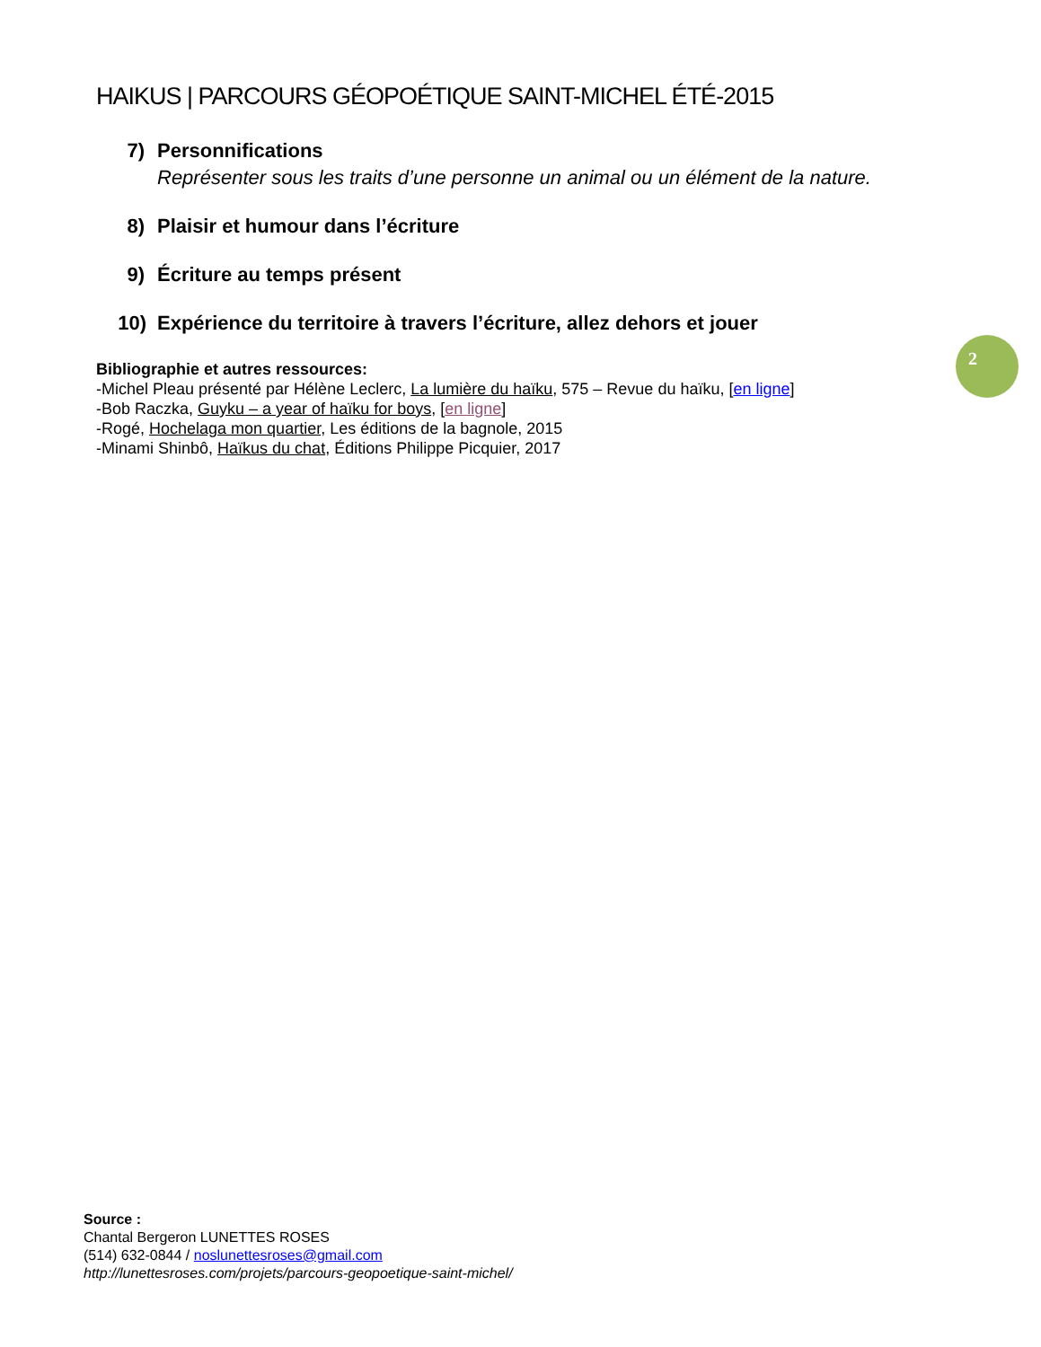HAIKUS | PARCOURS GÉOPOÉTIQUE SAINT-MICHEL ÉTÉ-2015
7) Personnifications
Représenter sous les traits d’une personne un animal ou un élément de la nature.
8) Plaisir et humour dans l’écriture
9) Écriture au temps présent
10) Expérience du territoire à travers l’écriture, allez dehors et jouer
2
Bibliographie et autres ressources:
-Michel Pleau présenté par Hélène Leclerc, La lumière du haïku, 575 – Revue du haïku, [en ligne]
-Bob Raczka, Guyku – a year of haïku for boys, [en ligne]
-Rogé, Hochelaga mon quartier, Les éditions de la bagnole, 2015
-Minami Shinbô, Haïkus du chat, Éditions Philippe Picquier, 2017
Source :
Chantal Bergeron LUNETTES ROSES
(514) 632-0844 / noslunettesroses@gmail.com
http://lunettesroses.com/projets/parcours-geopoetique-saint-michel/